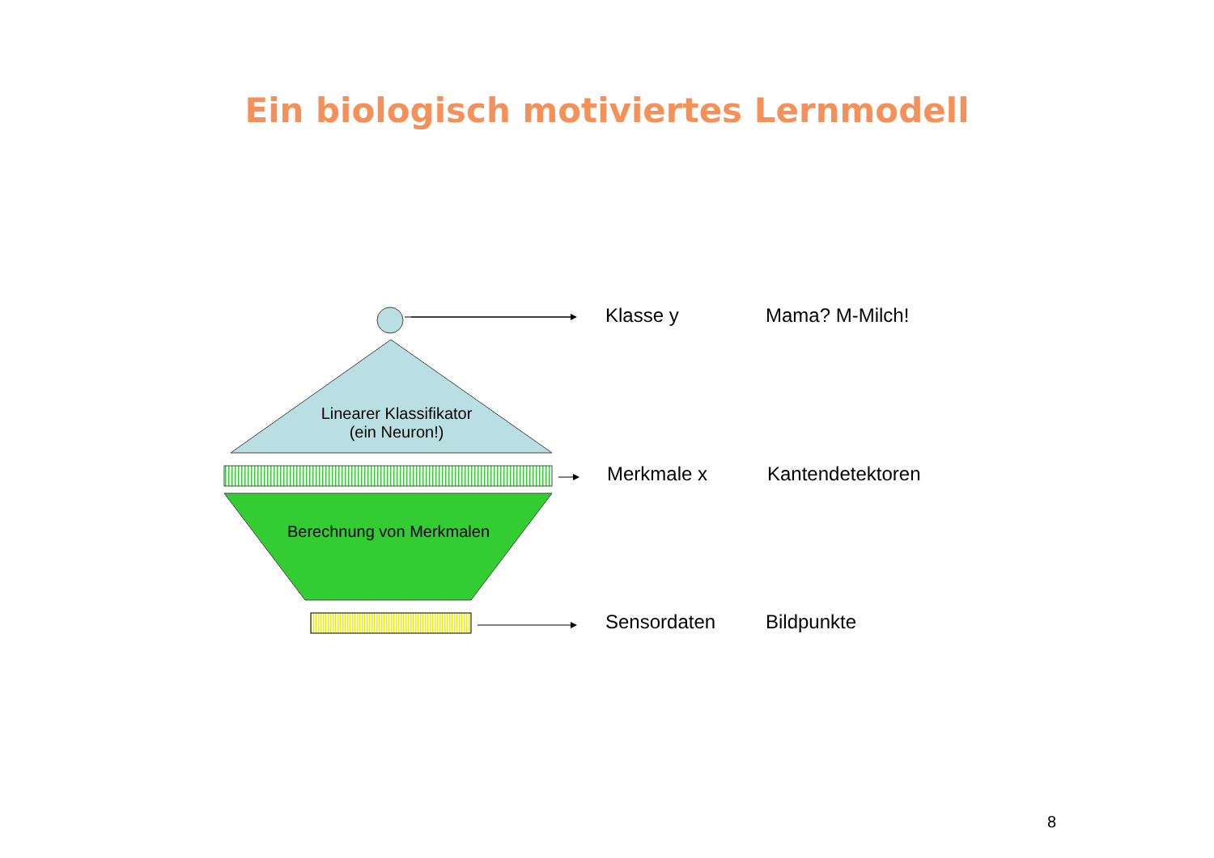Ein biologisch motiviertes Lernmodell
Linearer Klassifikator
(ein Neuron!)
Berechnung von Merkmalen
Klasse y Mama? M-Milch!
Merkmale x Kantendetektoren
Sensordaten Bildpunkte
8